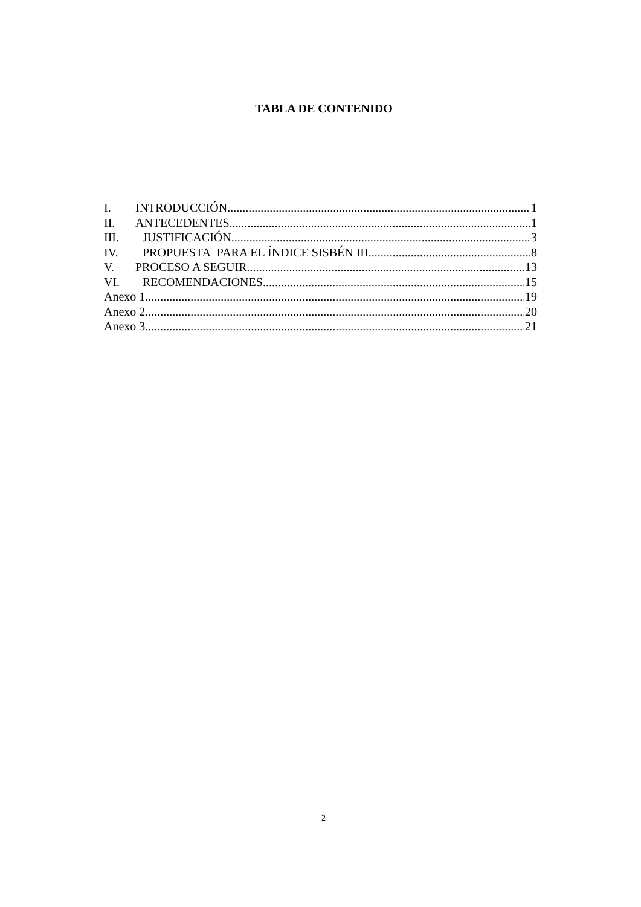TABLA DE CONTENIDO
I. INTRODUCCIÓN 1
II. ANTECEDENTES 1
III. JUSTIFICACIÓN 3
IV. PROPUESTA PARA EL ÍNDICE SISBÉN III 8
V. PROCESO A SEGUIR 13
VI. RECOMENDACIONES 15
Anexo 1 19
Anexo 2 20
Anexo 3 21
2